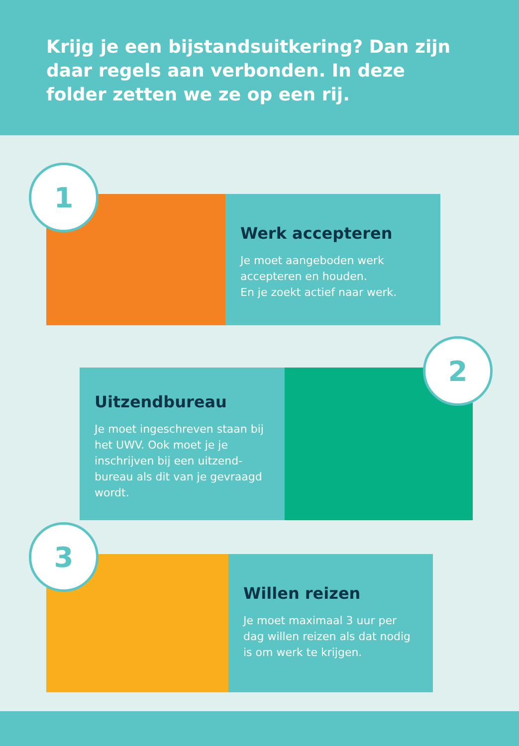Krijg je een bijstandsuitkering? Dan zijn daar regels aan verbonden. In deze folder zetten we ze op een rij.
Werk accepteren
Je moet aangeboden werk accepteren en houden.
En je zoekt actief naar werk.
1
Uitzendbureau
Je moet ingeschreven staan bij het UWV. Ook moet je je inschrijven bij een uitzend-bureau als dit van je gevraagd wordt.
2
Willen reizen
Je moet maximaal 3 uur per dag willen reizen als dat nodig is om werk te krijgen.
3